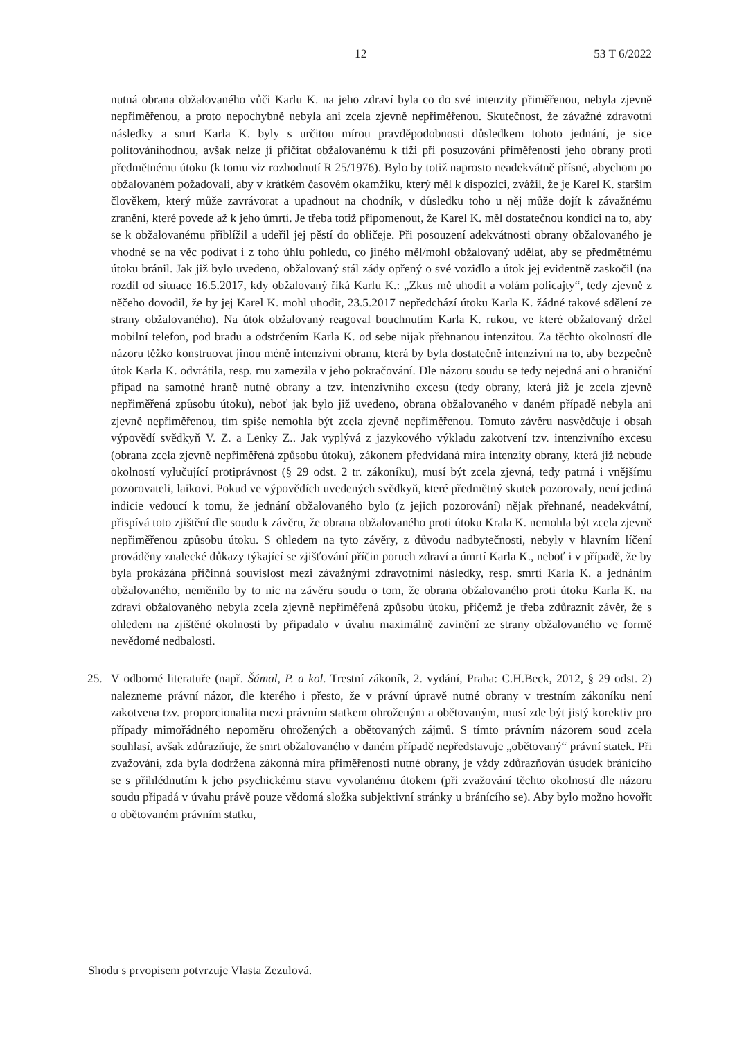12 53 T 6/2022
nutná obrana obžalovaného vůči Karlu K. na jeho zdraví byla co do své intenzity přiměřenou, nebyla zjevně nepřiměřenou, a proto nepochybně nebyla ani zcela zjevně nepřiměřenou. Skutečnost, že závažné zdravotní následky a smrt Karla K. byly s určitou mírou pravděpodobnosti důsledkem tohoto jednání, je sice politováníhodnou, avšak nelze jí přičítat obžalovanému k tíži při posuzování přiměřenosti jeho obrany proti předmětnému útoku (k tomu viz rozhodnutí R 25/1976). Bylo by totiž naprosto neadekvátně přísné, abychom po obžalovaném požadovali, aby v krátkém časovém okamžiku, který měl k dispozici, zvážil, že je Karel K. starším člověkem, který může zavrávorat a upadnout na chodník, v důsledku toho u něj může dojít k závažnému zranění, které povede až k jeho úmrtí. Je třeba totiž připomenout, že Karel K. měl dostatečnou kondici na to, aby se k obžalovanému přiblížil a udeřil jej pěstí do obličeje. Při posouzení adekvátnosti obrany obžalovaného je vhodné se na věc podívat i z toho úhlu pohledu, co jiného měl/mohl obžalovaný udělat, aby se předmětnému útoku bránil. Jak již bylo uvedeno, obžalovaný stál zády opřený o své vozidlo a útok jej evidentně zaskočil (na rozdíl od situace 16.5.2017, kdy obžalovaný říká Karlu K.: „Zkus mě uhodit a volám policajty“, tedy zjevně z něčeho dovodil, že by jej Karel K. mohl uhodit, 23.5.2017 nepředchází útoku Karla K. žádné takové sdělení ze strany obžalovaného). Na útok obžalovaný reagoval bouchnutím Karla K. rukou, ve které obžalovaný držel mobilní telefon, pod bradu a odstrčením Karla K. od sebe nijak přehnanou intenzitou. Za těchto okolností dle názoru těžko konstruovat jinou méně intenzivní obranu, která by byla dostatečně intenzivní na to, aby bezpečně útok Karla K. odvrátila, resp. mu zamezila v jeho pokračování. Dle názoru soudu se tedy nejedná ani o hraniční případ na samotné hraně nutné obrany a tzv. intenzivního excesu (tedy obrany, která již je zcela zjevně nepřiměřená způsobu útoku), neboť jak bylo již uvedeno, obrana obžalovaného v daném případě nebyla ani zjevně nepřiměřenou, tím spíše nemohla být zcela zjevně nepřiměřenou. Tomuto závěru nasvědčuje i obsah výpovědí svědkyň V. Z. a Lenky Z.. Jak vyplývá z jazykového výkladu zakotvení tzv. intenzivního excesu (obrana zcela zjevně nepřiměřená způsobu útoku), zákonem předvídaná míra intenzity obrany, která již nebude okolností vylučující protiprávnost (§ 29 odst. 2 tr. zákoníku), musí být zcela zjevná, tedy patrná i vnějšímu pozorovateli, laikovi. Pokud ve výpovědích uvedených svědkyň, které předmětný skutek pozorovaly, není jediná indicie vedoucí k tomu, že jednání obžalovaného bylo (z jejich pozorování) nějak přehnané, neadekvátní, přispívá toto zjištění dle soudu k závěru, že obrana obžalovaného proti útoku Krala K. nemohla být zcela zjevně nepřiměřenou způsobu útoku. S ohledem na tyto závěry, z důvodu nadbytečnosti, nebyly v hlavním líčení prováděny znalecké důkazy týkající se zjišťování příčin poruch zdraví a úmrtí Karla K., neboť i v případě, že by byla prokázána příčinná souvislost mezi závažnými zdravotními následky, resp. smrtí Karla K. a jednáním obžalovaného, neměnilo by to nic na závěru soudu o tom, že obrana obžalovaného proti útoku Karla K. na zdraví obžalovaného nebyla zcela zjevně nepřiměřená způsobu útoku, přičemž je třeba zdůraznit závěr, že s ohledem na zjištěné okolnosti by připadalo v úvahu maximálně zavinění ze strany obžalovaného ve formě nevědomé nedbalosti.
25. V odborné literatuře (např. Šámal, P. a kol. Trestní zákoník, 2. vydání, Praha: C.H.Beck, 2012, § 29 odst. 2) nalezneme právní názor, dle kterého i přesto, že v právní úpravě nutné obrany v trestním zákoníku není zakotvena tzv. proporcionalita mezi právním statkem ohroženým a obětovaným, musí zde být jistý korektiv pro případy mimořádného nepoměru ohrožených a obětovaných zájmů. S tímto právním názorem soud zcela souhlasí, avšak zdůrazňuje, že smrt obžalovaného v daném případě nepředstavuje „obětovaný“ právní statek. Při zvažování, zda byla dodržena zákonná míra přiměřenosti nutné obrany, je vždy zdůrazňován úsudek bránícího se s přihlédnutím k jeho psychickému stavu vyvolanému útokem (při zvažování těchto okolností dle názoru soudu připadá v úvahu právě pouze vědomá složka subjektivní stránky u bránícího se). Aby bylo možno hovořit o obětovaném právním statku,
Shodu s prvopisem potvrzuje Vlasta Zezulová.